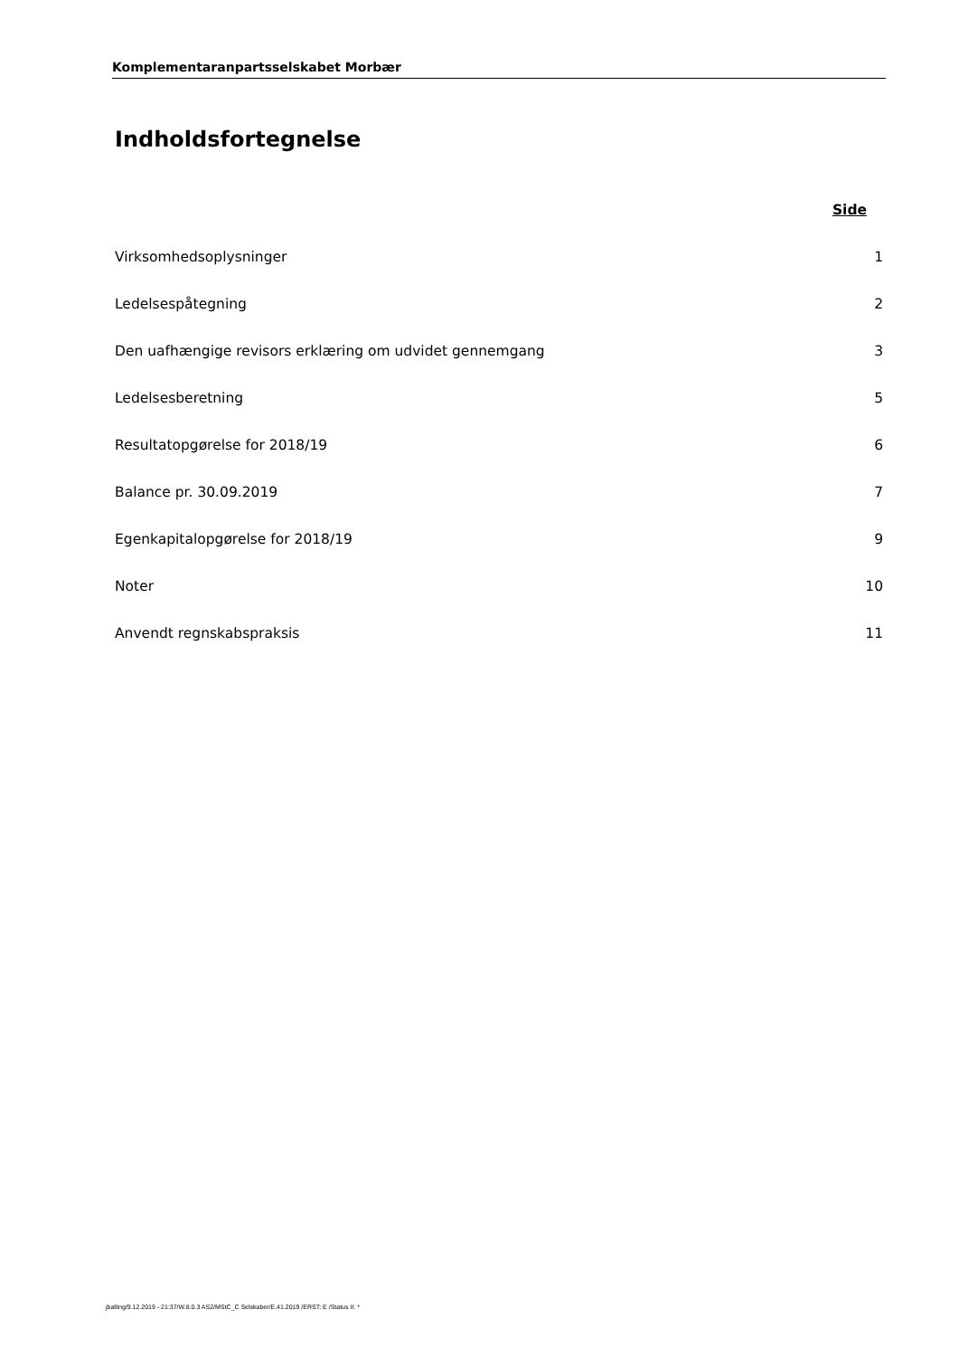Komplementaranpartsselskabet Morbær
Indholdsfortegnelse
Side
Virksomhedsoplysninger 1
Ledelsespåtegning 2
Den uafhængige revisors erklæring om udvidet gennemgang 3
Ledelsesberetning 5
Resultatopgørelse for 2018/19 6
Balance pr. 30.09.2019 7
Egenkapitalopgørelse for 2018/19 9
Noter 10
Anvendt regnskabspraksis 11
jballing/9.12.2019 - 21:37/W.8.0.3 AS2/MStC_C Selskaber/E.41.2019 /ERST: E /Status II: *